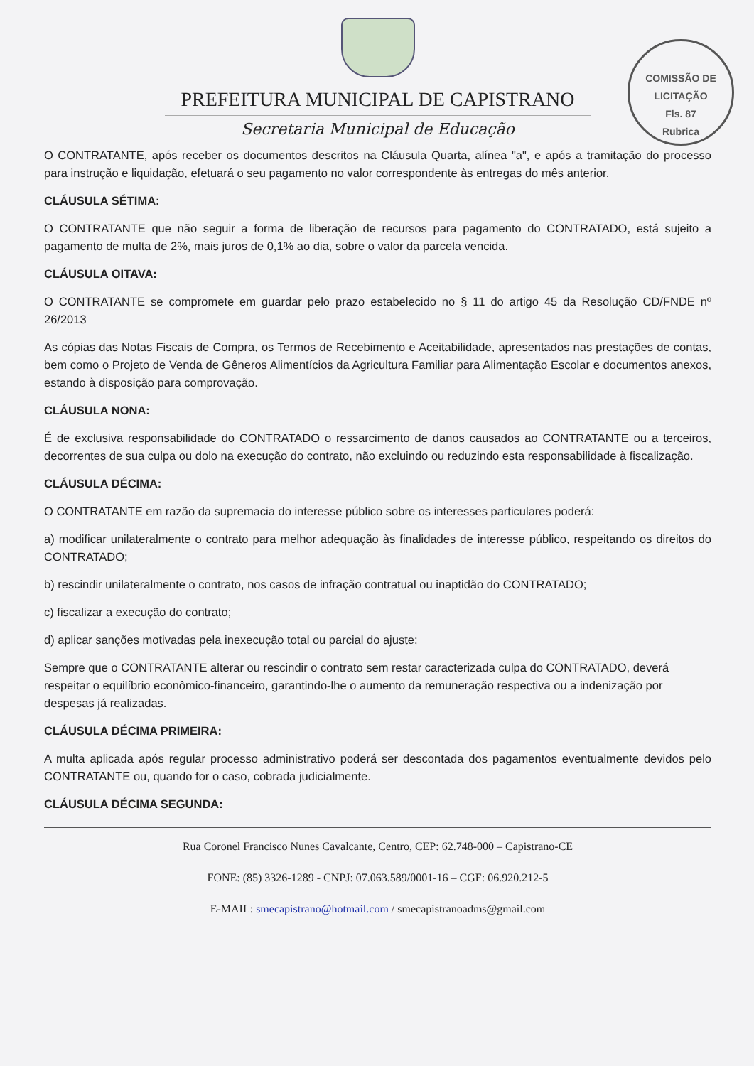COMISSÃO DE LICITAÇÃO
Fls. 87
Rubrica
PREFEITURA MUNICIPAL DE CAPISTRANO
Secretaria Municipal de Educação
O CONTRATANTE, após receber os documentos descritos na Cláusula Quarta, alínea "a", e após a tramitação do processo para instrução e liquidação, efetuará o seu pagamento no valor correspondente às entregas do mês anterior.
CLÁUSULA SÉTIMA:
O CONTRATANTE que não seguir a forma de liberação de recursos para pagamento do CONTRATADO, está sujeito a pagamento de multa de 2%, mais juros de 0,1% ao dia, sobre o valor da parcela vencida.
CLÁUSULA OITAVA:
O CONTRATANTE se compromete em guardar pelo prazo estabelecido no § 11 do artigo 45 da Resolução CD/FNDE nº 26/2013
As cópias das Notas Fiscais de Compra, os Termos de Recebimento e Aceitabilidade, apresentados nas prestações de contas, bem como o Projeto de Venda de Gêneros Alimentícios da Agricultura Familiar para Alimentação Escolar e documentos anexos, estando à disposição para comprovação.
CLÁUSULA NONA:
É de exclusiva responsabilidade do CONTRATADO o ressarcimento de danos causados ao CONTRATANTE ou a terceiros, decorrentes de sua culpa ou dolo na execução do contrato, não excluindo ou reduzindo esta responsabilidade à fiscalização.
CLÁUSULA DÉCIMA:
O CONTRATANTE em razão da supremacia do interesse público sobre os interesses particulares poderá:
a) modificar unilateralmente o contrato para melhor adequação às finalidades de interesse público, respeitando os direitos do CONTRATADO;
b) rescindir unilateralmente o contrato, nos casos de infração contratual ou inaptidão do CONTRATADO;
c) fiscalizar a execução do contrato;
d) aplicar sanções motivadas pela inexecução total ou parcial do ajuste;
Sempre que o CONTRATANTE alterar ou rescindir o contrato sem restar caracterizada culpa do CONTRATADO, deverá respeitar o equilíbrio econômico-financeiro, garantindo-lhe o aumento da remuneração respectiva ou a indenização por despesas já realizadas.
CLÁUSULA DÉCIMA PRIMEIRA:
A multa aplicada após regular processo administrativo poderá ser descontada dos pagamentos eventualmente devidos pelo CONTRATANTE ou, quando for o caso, cobrada judicialmente.
CLÁUSULA DÉCIMA SEGUNDA:
Rua Coronel Francisco Nunes Cavalcante, Centro, CEP: 62.748-000 – Capistrano-CE
FONE: (85) 3326-1289 - CNPJ: 07.063.589/0001-16 – CGF: 06.920.212-5
E-MAIL: smecapistrano@hotmail.com / smecapistranoadms@gmail.com